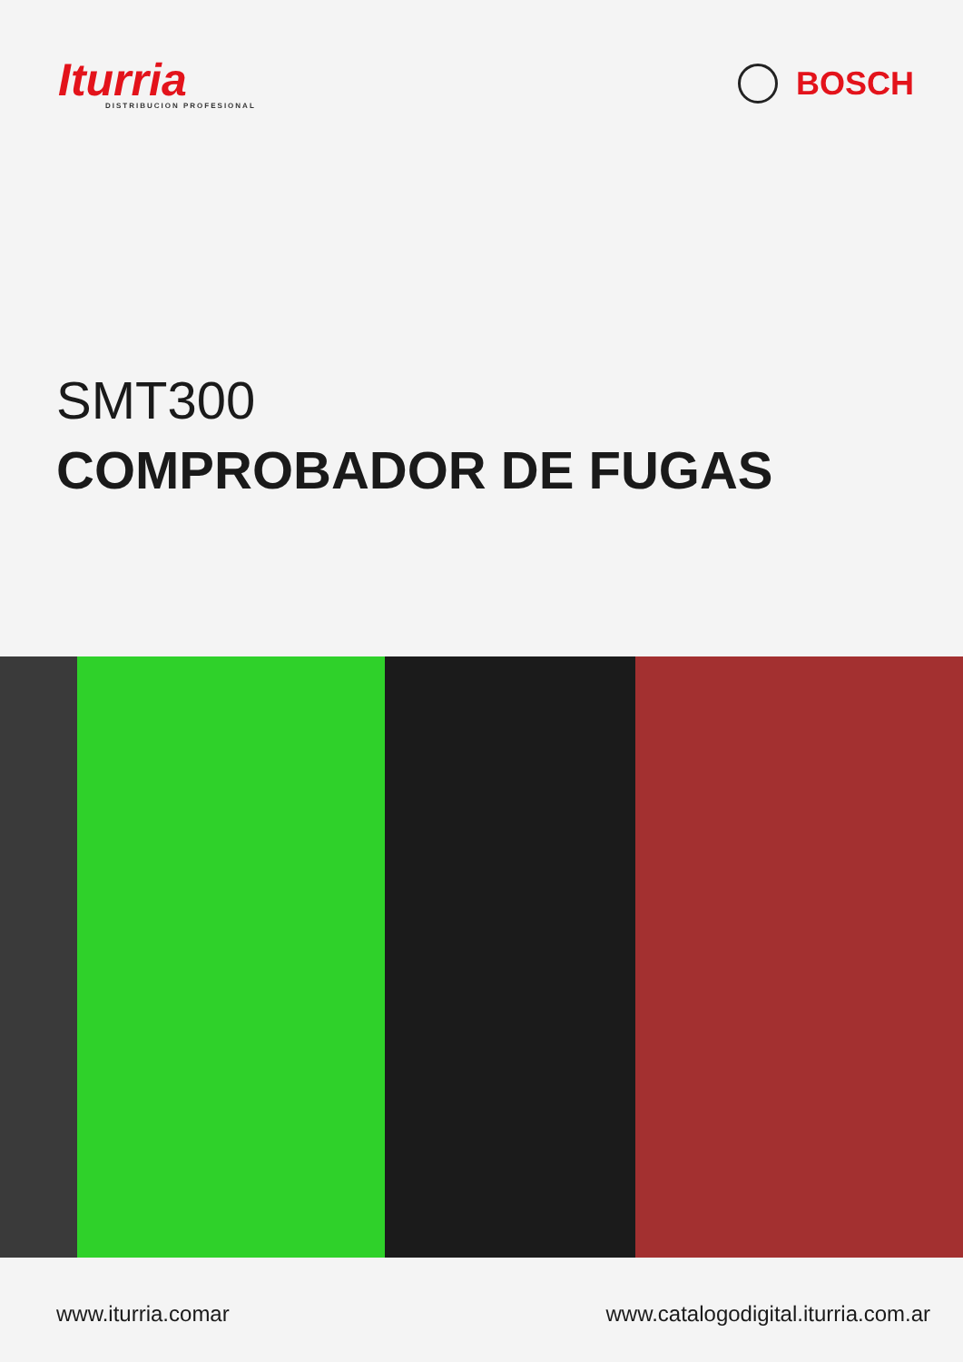Iturria
DISTRIBUCION PROFESIONAL
BOSCH
SMT300
COMPROBADOR DE FUGAS
www.iturria.comar www.catalogodigital.iturria.com.ar